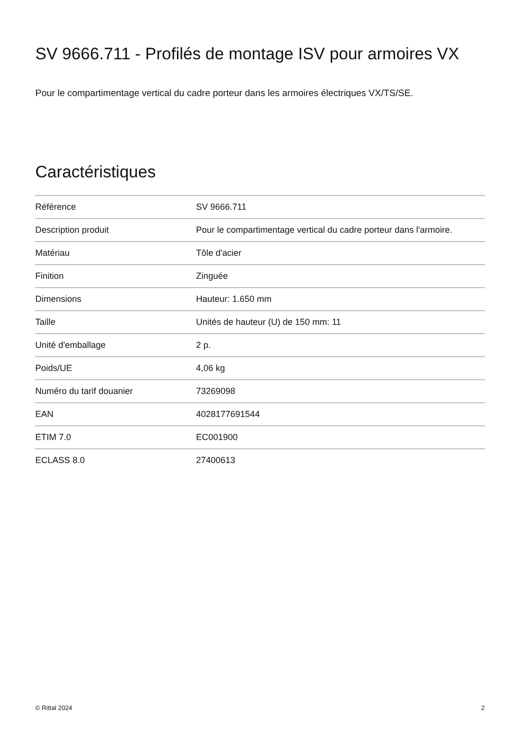SV 9666.711 - Profilés de montage ISV pour armoires VX
Pour le compartimentage vertical du cadre porteur dans les armoires électriques VX/TS/SE.
Caractéristiques
| Référence | SV 9666.711 |
| Description produit | Pour le compartimentage vertical du cadre porteur dans l'armoire. |
| Matériau | Tôle d'acier |
| Finition | Zinguée |
| Dimensions | Hauteur: 1.650 mm |
| Taille | Unités de hauteur (U) de 150 mm: 11 |
| Unité d'emballage | 2 p. |
| Poids/UE | 4,06 kg |
| Numéro du tarif douanier | 73269098 |
| EAN | 4028177691544 |
| ETIM 7.0 | EC001900 |
| ECLASS 8.0 | 27400613 |
© Rittal 2024 2